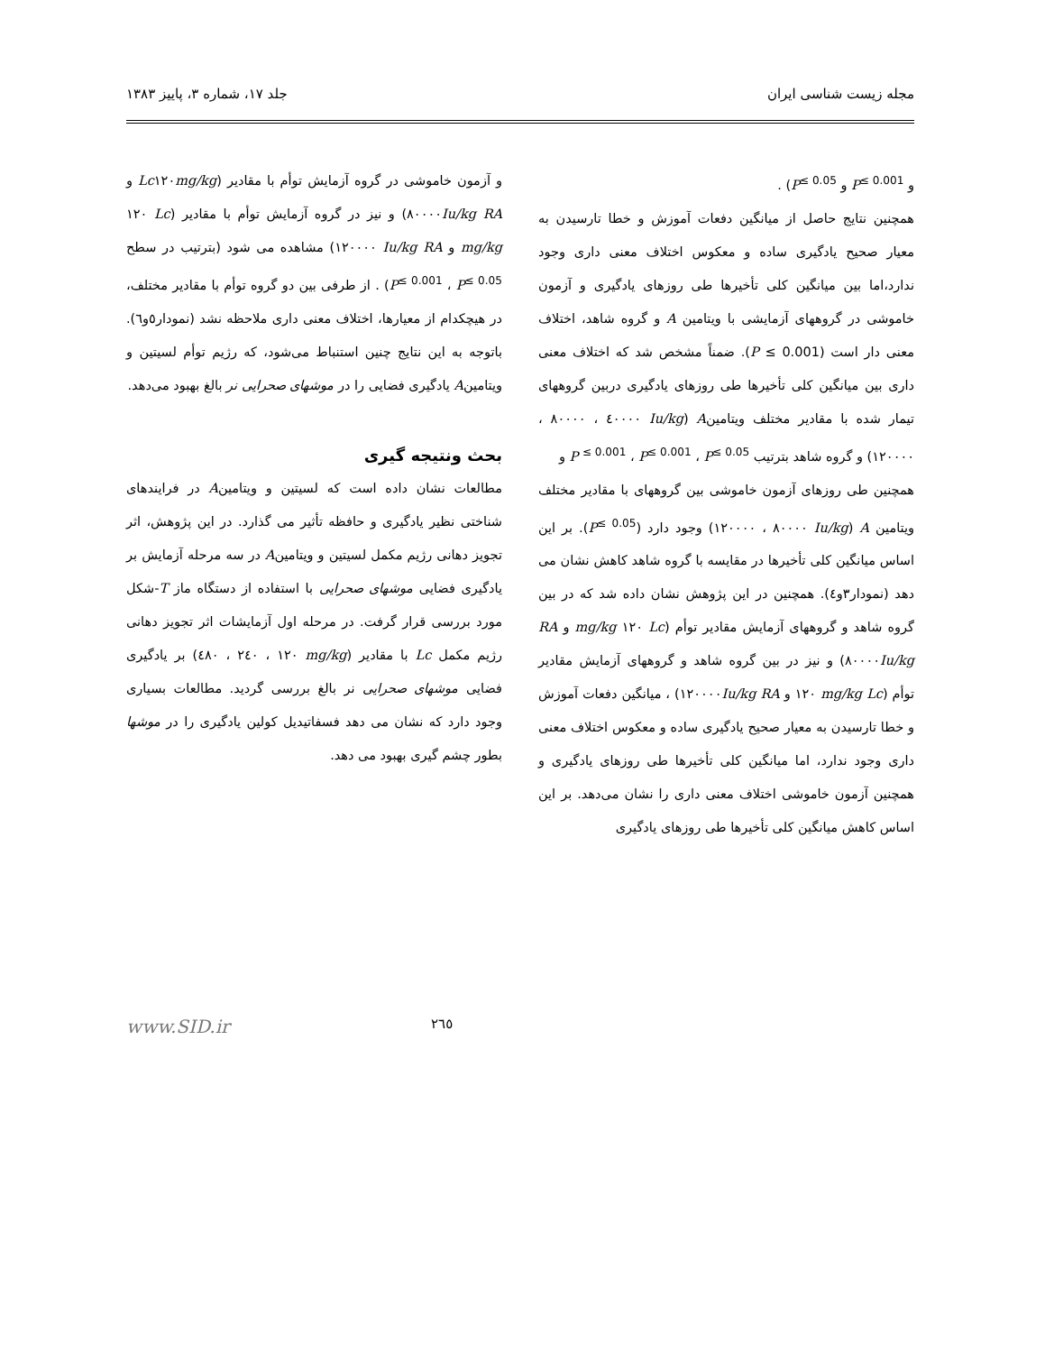مجله زیست شناسی ایران جلد ۱۷، شماره ۳، پاییز ۱۳۸۳
و P<sup>≤ 0.001</sup> و P<sup>≤ 0.05</sup>) .
همچنین نتایج حاصل از میانگین دفعات آموزش و خطا تارسیدن به معیار صحیح یادگیری ساده و معکوس اختلاف معنی داری وجود ندارد،اما بین میانگین کلی تأخیرها طی روزهای یادگیری و آزمون خاموشی در گروههای آزمایشی با ویتامین A و گروه شاهد، اختلاف معنی دار است (P ≤ 0.001). ضمناً مشخص شد که اختلاف معنی داری بین میانگین کلی تأخیرها طی روزهای یادگیری دربین گروههای تیمار شده با مقادیر مختلف ویتامینA (Iu/kg ٤٠٠٠٠ ، ٨٠٠٠٠ ، ١٢٠٠٠٠) و گروه شاهد بترتیب P <sup>≤ 0.001</sup> ، P<sup>≤ 0.001</sup> ، P<sup>≤ 0.05</sup> و
همچنین طی روزهای آزمون خاموشی بین گروههای با مقادیر مختلف ویتامین A (Iu/kg ٨٠٠٠٠ ، ١٢٠٠٠٠) وجود دارد (P<sup>≤ 0.05</sup>). بر این اساس میانگین کلی تأخیرها در مقایسه با گروه شاهد کاهش نشان می دهد (نمودار۳و٤). همچنین در این پژوهش نشان داده شد که در بین گروه شاهد و گروههای آزمایش مقادیر توأم (Lc ١٢٠ mg/kg و RA ٨٠٠٠٠Iu/kg) و نیز در بین گروه شاهد و گروههای آزمایش مقادیر توأم (mg/kg Lc ١٢٠ و RA ١٢٠٠٠٠Iu/kg) ، میانگین دفعات آموزش و خطا تارسیدن به معیار صحیح یادگیری ساده و معکوس اختلاف معنی داری وجود ندارد، اما میانگین کلی تأخیرها طی روزهای یادگیری و همچنین آزمون خاموشی اختلاف معنی داری را نشان می‌دهد. بر این اساس کاهش میانگین کلی تأخیرها طی روزهای یادگیری
و آزمون خاموشی در گروه آزمایش توأم با مقادیر (Lc١٢٠mg/kg و RA ٨٠٠٠٠Iu/kg) و نیز در گروه آزمایش توأم با مقادیر (Lc ١٢٠ mg/kg و Iu/kg RA ١٢٠٠٠٠) مشاهده می شود (بترتیب در سطح P<sup>≤ 0.001</sup> ، P<sup>≤ 0.05</sup>) . از طرفی بین دو گروه توأم با مقادیر مختلف، در هیچکدام از معیارها، اختلاف معنی داری ملاحظه نشد (نمودار٥و٦). باتوجه به این نتایج چنین استنباط می‌شود، که رژیم توأم لسیتین و ویتامینA یادگیری فضایی را در موشهای صحرایی نر بالغ بهبود می‌دهد.
بحث ونتیجه گیری
مطالعات نشان داده است که لسیتین و ویتامینA در فرایندهای شناختی نظیر یادگیری و حافظه تأثیر می گذارد. در این پژوهش، اثر تجویز دهانی رژیم مکمل لسیتین و ویتامینA در سه مرحله آزمایش بر یادگیری فضایی موشهای صحرایی با استفاده از دستگاه ماز T-شکل مورد بررسی قرار گرفت. در مرحله اول آزمایشات اثر تجویز دهانی رژیم مکمل Lc با مقادیر (mg/kg ١٢٠ ، ٢٤٠ ، ٤٨٠) بر یادگیری فضایی موشهای صحرایی نر بالغ بررسی گردید. مطالعات بسیاری وجود دارد که نشان می دهد فسفاتیدیل کولین یادگیری را در موشها بطور چشم گیری بهبود می دهد.
٢٦٥ www.SID.ir